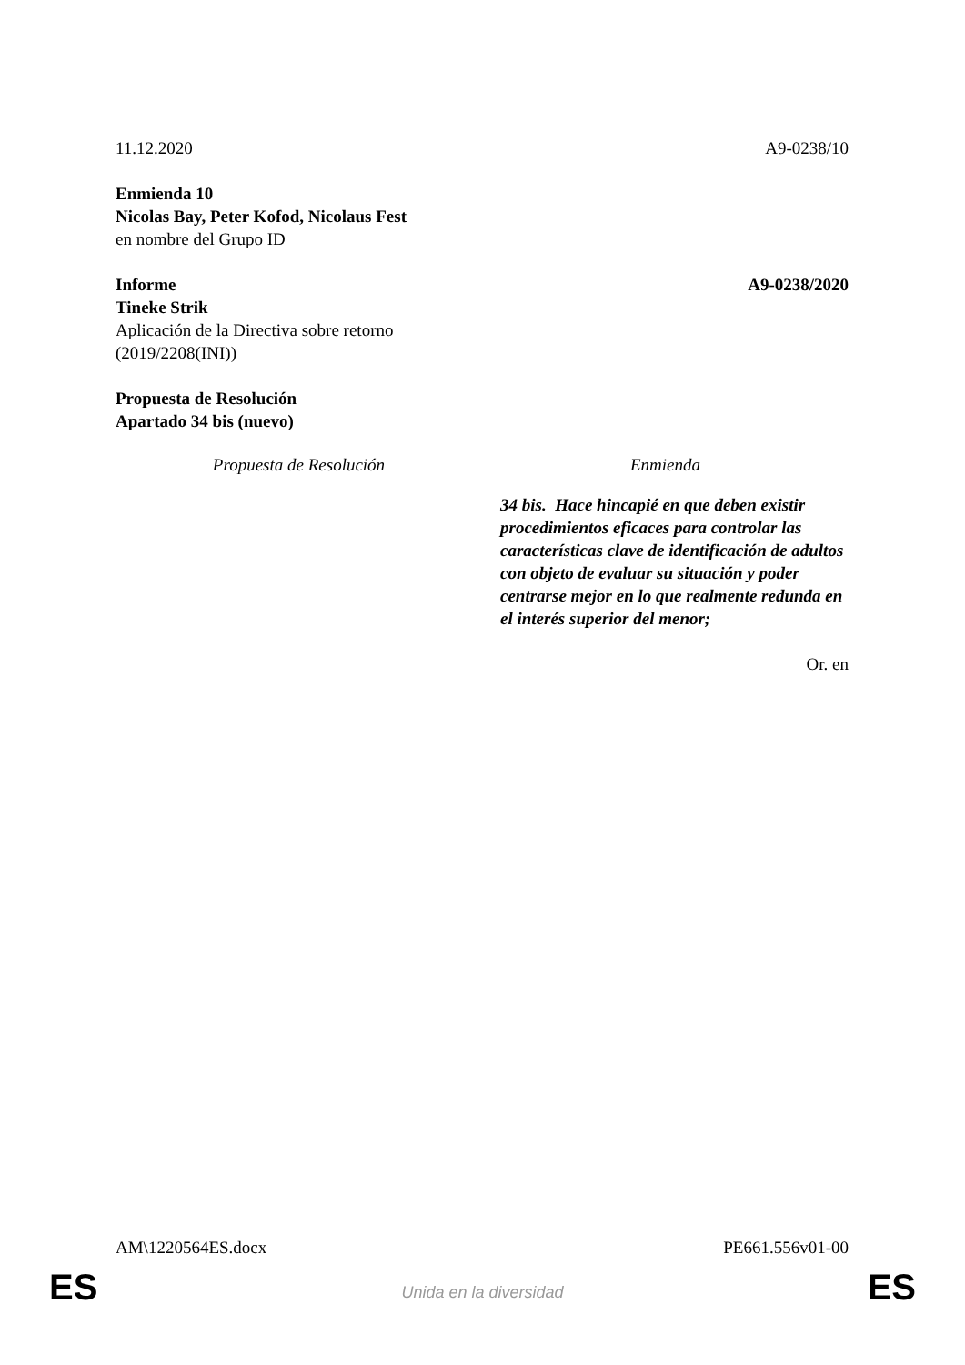11.12.2020 A9-0238/10
Enmienda 10
Nicolas Bay, Peter Kofod, Nicolaus Fest
en nombre del Grupo ID
Informe A9-0238/2020
Tineke Strik
Aplicación de la Directiva sobre retorno
(2019/2208(INI))
Propuesta de Resolución
Apartado 34 bis (nuevo)
| Propuesta de Resolución | Enmienda |
| --- | --- |
| | 34 bis. Hace hincapié en que deben existir procedimientos eficaces para controlar las características clave de identificación de adultos con objeto de evaluar su situación y poder centrarse mejor en lo que realmente redunda en el interés superior del menor; |
Or. en
AM\1220564ES.docx PE661.556v01-00
ES
Unida en la diversidad ES